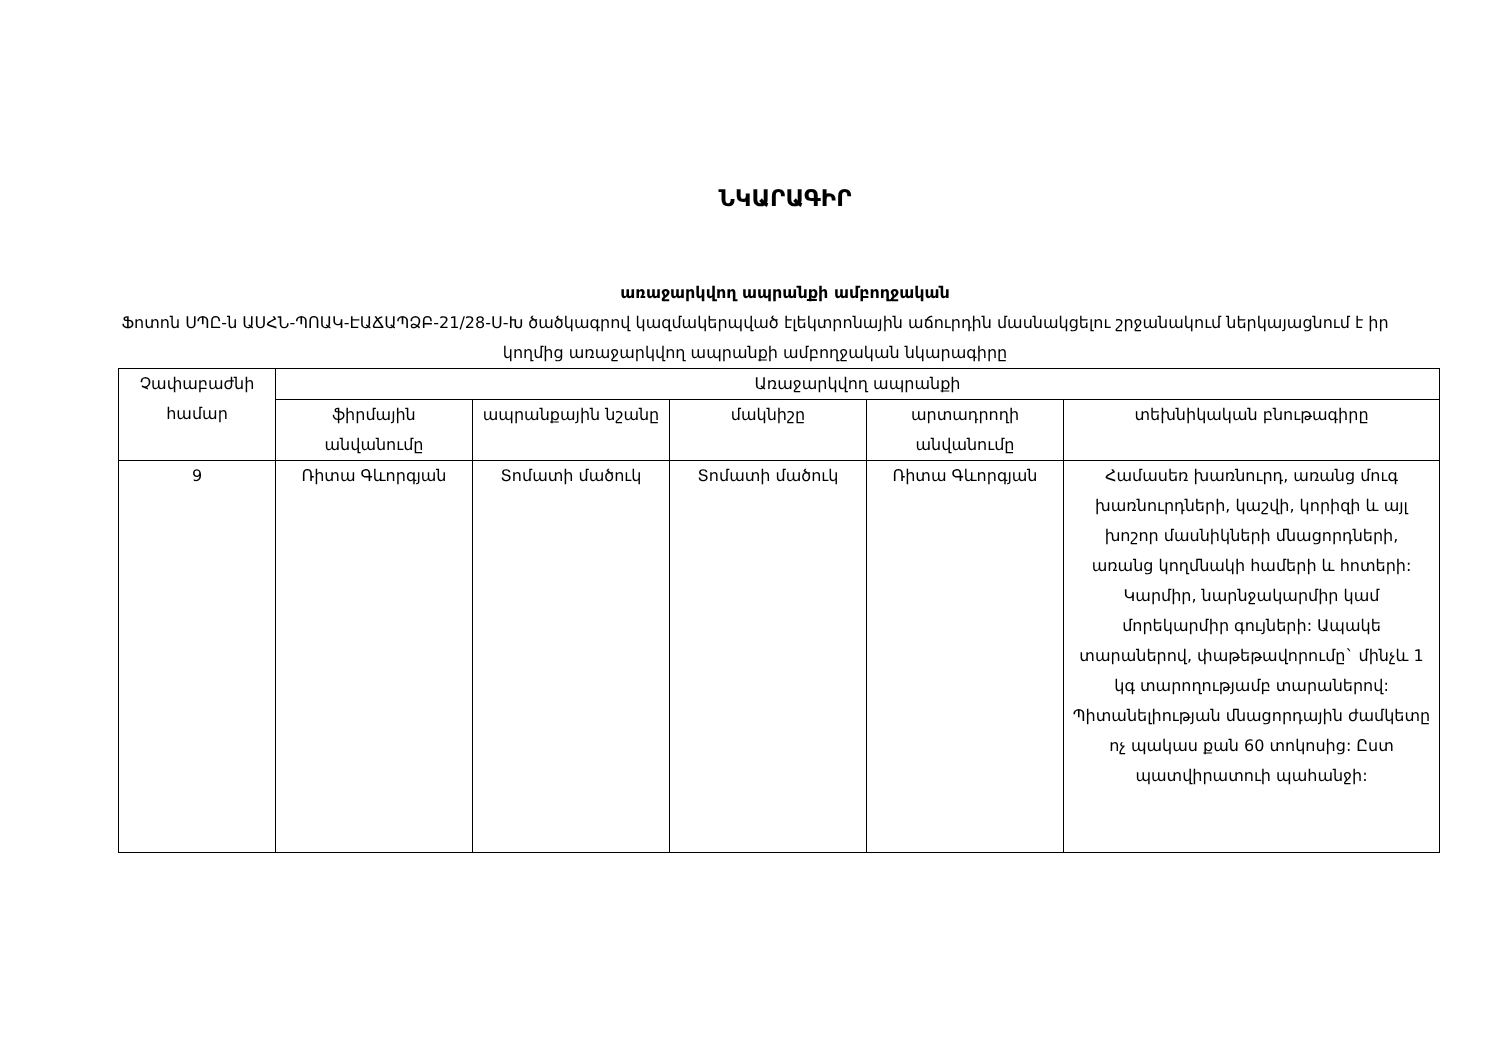ՆԿԱՐԱԳԻՐ
առաջարկվող ապրանքի ամբողջական
Ֆոտոն ՍՊԸ-ն ԱՍՀՆ-ՊՈԱԿ-ԷԱՃԱՊՁԲ-21/28-Ս-Խ ծածկագրով կազմակերպված էլեկտրոնային աճուրդին մասնակցելու շրջանակում ներկայացնում է իր կողմից առաջարկվող ապրանքի ամբողջական նկարագիրը
| Չափաբաժնի համար | Առաջարկվող ապրանքի | | | | |
| --- | --- | --- | --- | --- | --- |
| | ֆիրմային անվանումը | ապրանքային նշանը | մակնիշը | արտադրողի անվանումը | տեխնիկական բնութագիրը |
| 9 | Ռիտա Գևորգյան | Տոմատի մածուկ | Տոմատի մածուկ | Ռիտա Գևորգյան | Համասեռ խառնուրդ, առանց մուգ խառնուրդների, կաշվի, կորիզի և այլ խոշոր մասնիկների մնացորդների, առանց կողմնակի համերի և հոտերի: Կարմիր, նարնջակարմիր կամ մորեկարմիր գույների: Ապակե տարաներով, փաթեթավորումը` մինչև 1 կգ տարողությամբ տարաներով: Պիտանելիության մնացորդային ժամկետը ոչ պակաս քան 60 տոկոսից: Ըստ պատվիրատուի պահանջի: |